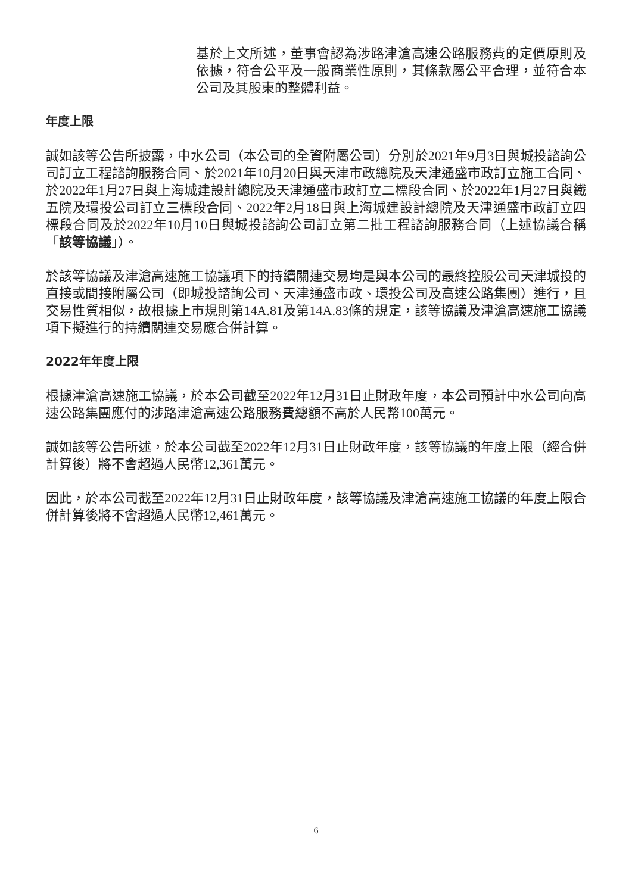基於上文所述，董事會認為涉路津滄高速公路服務費的定價原則及依據，符合公平及一般商業性原則，其條款屬公平合理，並符合本公司及其股東的整體利益。
年度上限
誠如該等公告所披露，中水公司（本公司的全資附屬公司）分別於2021年9月3日與城投諮詢公司訂立工程諮詢服務合同、於2021年10月20日與天津市政總院及天津通盛市政訂立施工合同、於2022年1月27日與上海城建設計總院及天津通盛市政訂立二標段合同、於2022年1月27日與鐵五院及環投公司訂立三標段合同、2022年2月18日與上海城建設計總院及天津通盛市政訂立四標段合同及於2022年10月10日與城投諮詢公司訂立第二批工程諮詢服務合同（上述協議合稱「該等協議」）。
於該等協議及津滄高速施工協議項下的持續關連交易均是與本公司的最終控股公司天津城投的直接或間接附屬公司（即城投諮詢公司、天津通盛市政、環投公司及高速公路集團）進行，且交易性質相似，故根據上市規則第14A.81及第14A.83條的規定，該等協議及津滄高速施工協議項下擬進行的持續關連交易應合併計算。
2022年年度上限
根據津滄高速施工協議，於本公司截至2022年12月31日止財政年度，本公司預計中水公司向高速公路集團應付的涉路津滄高速公路服務費總額不高於人民幣100萬元。
誠如該等公告所述，於本公司截至2022年12月31日止財政年度，該等協議的年度上限（經合併計算後）將不會超過人民幣12,361萬元。
因此，於本公司截至2022年12月31日止財政年度，該等協議及津滄高速施工協議的年度上限合併計算後將不會超過人民幣12,461萬元。
6